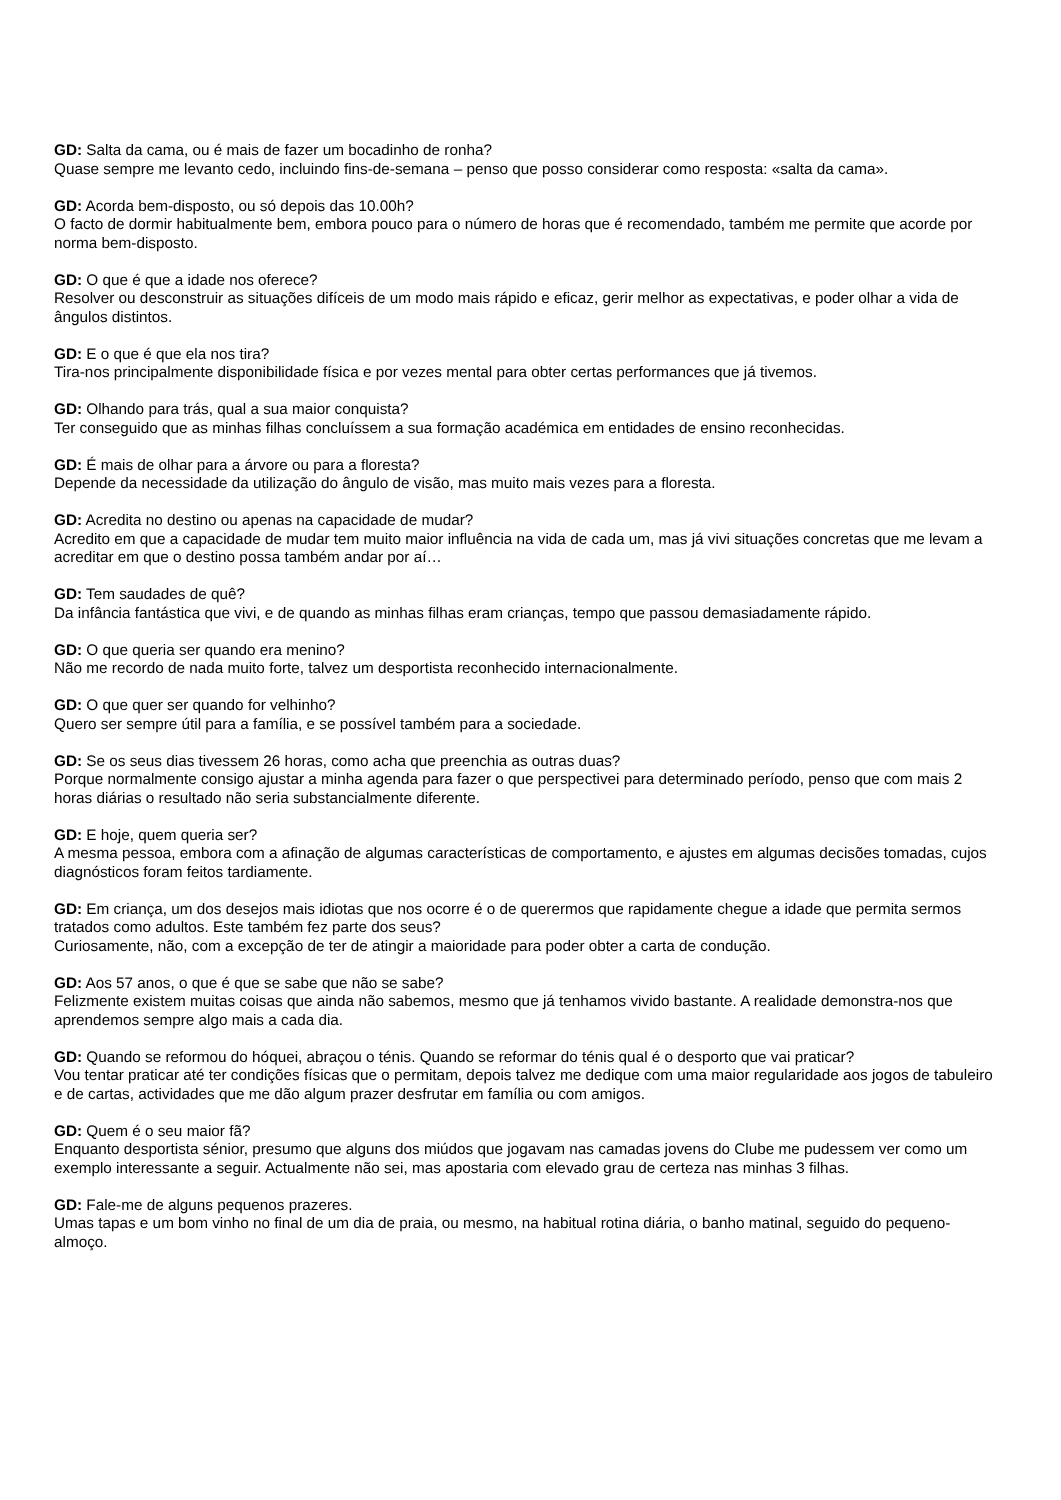GD: Salta da cama, ou é mais de fazer um bocadinho de ronha?
Quase sempre me levanto cedo, incluindo fins-de-semana – penso que posso considerar como resposta: «salta da cama».
GD: Acorda bem-disposto, ou só depois das 10.00h?
O facto de dormir habitualmente bem, embora pouco para o número de horas que é recomendado, também me permite que acorde por norma bem-disposto.
GD: O que é que a idade nos oferece?
Resolver ou desconstruir as situações difíceis de um modo mais rápido e eficaz, gerir melhor as expectativas, e poder olhar a vida de ângulos distintos.
GD: E o que é que ela nos tira?
Tira-nos principalmente disponibilidade física e por vezes mental para obter certas performances que já tivemos.
GD: Olhando para trás, qual a sua maior conquista?
Ter conseguido que as minhas filhas concluíssem a sua formação académica em entidades de ensino reconhecidas.
GD: É mais de olhar para a árvore ou para a floresta?
Depende da necessidade da utilização do ângulo de visão, mas muito mais vezes para a floresta.
GD: Acredita no destino ou apenas na capacidade de mudar?
Acredito em que a capacidade de mudar tem muito maior influência na vida de cada um, mas já vivi situações concretas que me levam a acreditar em que o destino possa também andar por aí…
GD: Tem saudades de quê?
Da infância fantástica que vivi, e de quando as minhas filhas eram crianças, tempo que passou demasiadamente rápido.
GD: O que queria ser quando era menino?
Não me recordo de nada muito forte, talvez um desportista reconhecido internacionalmente.
GD: O que quer ser quando for velhinho?
Quero ser sempre útil para a família, e se possível também para a sociedade.
GD: Se os seus dias tivessem 26 horas, como acha que preenchia as outras duas?
Porque normalmente consigo ajustar a minha agenda para fazer o que perspectivei para determinado período, penso que com mais 2 horas diárias o resultado não seria substancialmente diferente.
GD: E hoje, quem queria ser?
A mesma pessoa, embora com a afinação de algumas características de comportamento, e ajustes em algumas decisões tomadas, cujos diagnósticos foram feitos tardiamente.
GD: Em criança, um dos desejos mais idiotas que nos ocorre é o de querermos que rapidamente chegue a idade que permita sermos tratados como adultos. Este também fez parte dos seus?
Curiosamente, não, com a excepção de ter de atingir a maioridade para poder obter a carta de condução.
GD: Aos 57 anos, o que é que se sabe que não se sabe?
Felizmente existem muitas coisas que ainda não sabemos, mesmo que já tenhamos vivido bastante. A realidade demonstra-nos que aprendemos sempre algo mais a cada dia.
GD: Quando se reformou do hóquei, abraçou o ténis. Quando se reformar do ténis qual é o desporto que vai praticar?
Vou tentar praticar até ter condições físicas que o permitam, depois talvez me dedique com uma maior regularidade aos jogos de tabuleiro e de cartas, actividades que me dão algum prazer desfrutar em família ou com amigos.
GD: Quem é o seu maior fã?
Enquanto desportista sénior, presumo que alguns dos miúdos que jogavam nas camadas jovens do Clube me pudessem ver como um exemplo interessante a seguir. Actualmente não sei, mas apostaria com elevado grau de certeza nas minhas 3 filhas.
GD: Fale-me de alguns pequenos prazeres.
Umas tapas e um bom vinho no final de um dia de praia, ou mesmo, na habitual rotina diária, o banho matinal, seguido do pequeno-almoço.